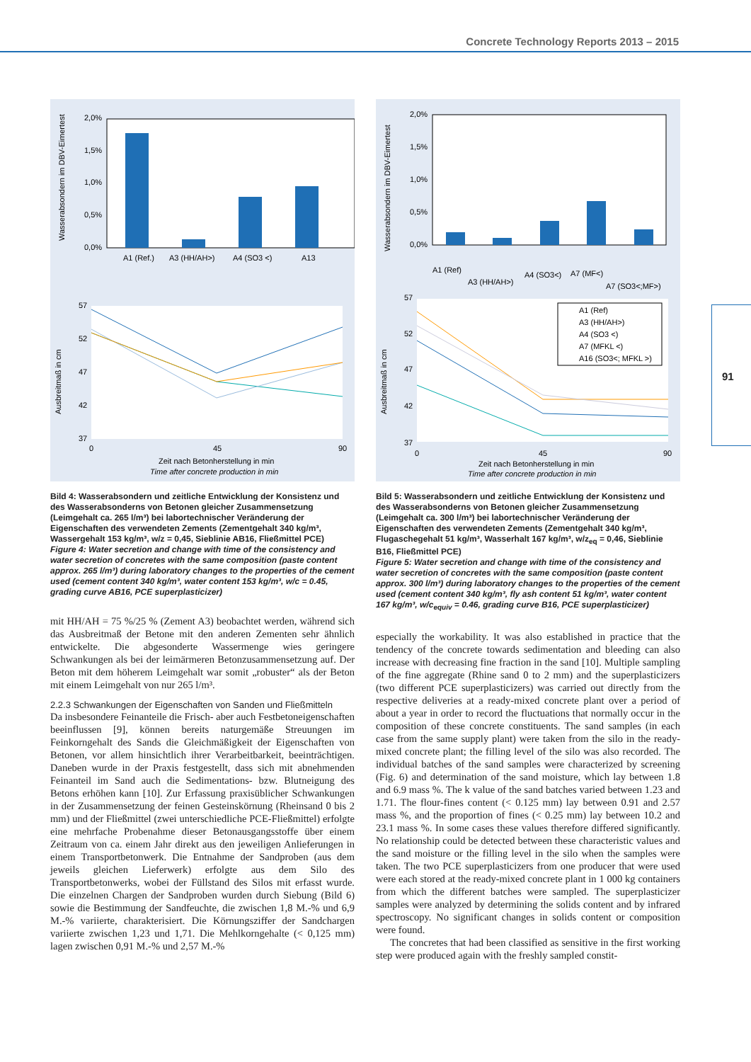Concrete Technology Reports 2013 – 2015
91
Wasserabsondern im DBV-Eimertest
2,0%
1,5%
1,0%
0,5%
0,0%
A1 (Ref.)
A3 (HH/AH>)
A4 (SO3 <)
A13
Ausbreitmaß in cm
57
52
47
42
37
0
45
90
Zeit nach Betonherstellung in min
Time after concrete production in min
Bild 4: Wasserabsondern und zeitliche Entwicklung der Konsistenz und des Wasserabsonderns von Betonen gleicher Zusammensetzung (Leimgehalt ca. 265 l/m³) bei labortechnischer Veränderung der Eigenschaften des verwendeten Zements (Zementgehalt 340 kg/m³, Wassergehalt 153 kg/m³, w/z = 0,45, Sieblinie AB16, Fließmittel PCE)
Figure 4: Water secretion and change with time of the consistency and water secretion of concretes with the same composition (paste content approx. 265 l/m³) during laboratory changes to the properties of the cement used (cement content 340 kg/m³, water content 153 kg/m³, w/c = 0.45, grading curve AB16, PCE superplasticizer)
mit HH/AH = 75 %/25 % (Zement A3) beobachtet werden, während sich das Ausbreitmaß der Betone mit den anderen Zementen sehr ähnlich entwickelte. Die abgesonderte Wassermenge wies geringere Schwankungen als bei der leimärmeren Betonzusammensetzung auf. Der Beton mit dem höherem Leimgehalt war somit „robuster“ als der Beton mit einem Leimgehalt von nur 265 l/m³.
2.2.3 Schwankungen der Eigenschaften von Sanden und Fließmitteln
Da insbesondere Feinanteile die Frisch- aber auch Festbetoneigenschaften beeinflussen [9], können bereits naturgemäße Streuungen im Feinkorngehalt des Sands die Gleichmäßigkeit der Eigenschaften von Betonen, vor allem hinsichtlich ihrer Verarbeitbarkeit, beeinträchtigen. Daneben wurde in der Praxis festgestellt, dass sich mit abnehmenden Feinanteil im Sand auch die Sedimentations- bzw. Blutneigung des Betons erhöhen kann [10]. Zur Erfassung praxisüblicher Schwankungen in der Zusammensetzung der feinen Gesteinskörnung (Rheinsand 0 bis 2 mm) und der Fließmittel (zwei unterschiedliche PCE-Fließmittel) erfolgte eine mehrfache Probenahme dieser Betonausgangsstoffe über einem Zeitraum von ca. einem Jahr direkt aus den jeweiligen Anlieferungen in einem Transportbetonwerk. Die Entnahme der Sandproben (aus dem jeweils gleichen Lieferwerk) erfolgte aus dem Silo des Transportbetonwerks, wobei der Füllstand des Silos mit erfasst wurde. Die einzelnen Chargen der Sandproben wurden durch Siebung (Bild 6) sowie die Bestimmung der Sandfeuchte, die zwischen 1,8 M.-% und 6,9 M.-% variierte, charakterisiert. Die Körnungsziffer der Sandchargen variierte zwischen 1,23 und 1,71. Die Mehlkorngehalte (< 0,125 mm) lagen zwischen 0,91 M.-% und 2,57 M.-%
Wasserabsondern im DBV-Eimertest
2,0%
1,5%
1,0%
0,5%
0,0%
A1 (Ref)
A3 (HH/AH>)
A4 (SO3<)
A7 (MF<)
A7 (SO3<;MF>)
Ausbreitmaß in cm
A1 (Ref)
A3 (HH/AH>)
A4 (SO3 <)
A7 (MFKL <)
A16 (SO3<; MFKL >)
57
52
47
42
37
0
45
90
Zeit nach Betonherstellung in min
Time after concrete production in min
Bild 5: Wasserabsondern und zeitliche Entwicklung der Konsistenz und des Wasserabsonderns von Betonen gleicher Zusammensetzung (Leimgehalt ca. 300 l/m³) bei labortechnischer Veränderung der Eigenschaften des verwendeten Zements (Zementgehalt 340 kg/m³, Flugaschegehalt 51 kg/m³, Wasserhalt 167 kg/m³, w/z<sub>eq</sub> = 0,46, Sieblinie B16, Fließmittel PCE)
Figure 5: Water secretion and change with time of the consistency and water secretion of concretes with the same composition (paste content approx. 300 l/m³) during laboratory changes to the properties of the cement used (cement content 340 kg/m³, fly ash content 51 kg/m³, water content 167 kg/m³, w/c<sub>equiv</sub> = 0.46, grading curve B16, PCE superplasticizer)
especially the workability. It was also established in practice that the tendency of the concrete towards sedimentation and bleeding can also increase with decreasing fine fraction in the sand [10]. Multiple sampling of the fine aggregate (Rhine sand 0 to 2 mm) and the superplasticizers (two different PCE superplasticizers) was carried out directly from the respective deliveries at a ready-mixed concrete plant over a period of about a year in order to record the fluctuations that normally occur in the composition of these concrete constituents. The sand samples (in each case from the same supply plant) were taken from the silo in the ready-mixed concrete plant; the filling level of the silo was also recorded. The individual batches of the sand samples were characterized by screening (Fig. 6) and determination of the sand moisture, which lay between 1.8 and 6.9 mass %. The k value of the sand batches varied between 1.23 and 1.71. The flour-fines content (< 0.125 mm) lay between 0.91 and 2.57 mass %, and the proportion of fines (< 0.25 mm) lay between 10.2 and 23.1 mass %. In some cases these values therefore differed significantly. No relationship could be detected between these characteristic values and the sand moisture or the filling level in the silo when the samples were taken. The two PCE superplasticizers from one producer that were used were each stored at the ready-mixed concrete plant in 1 000 kg containers from which the different batches were sampled. The superplasticizer samples were analyzed by determining the solids content and by infrared spectroscopy. No significant changes in solids content or composition were found.
The concretes that had been classified as sensitive in the first working step were produced again with the freshly sampled constit-